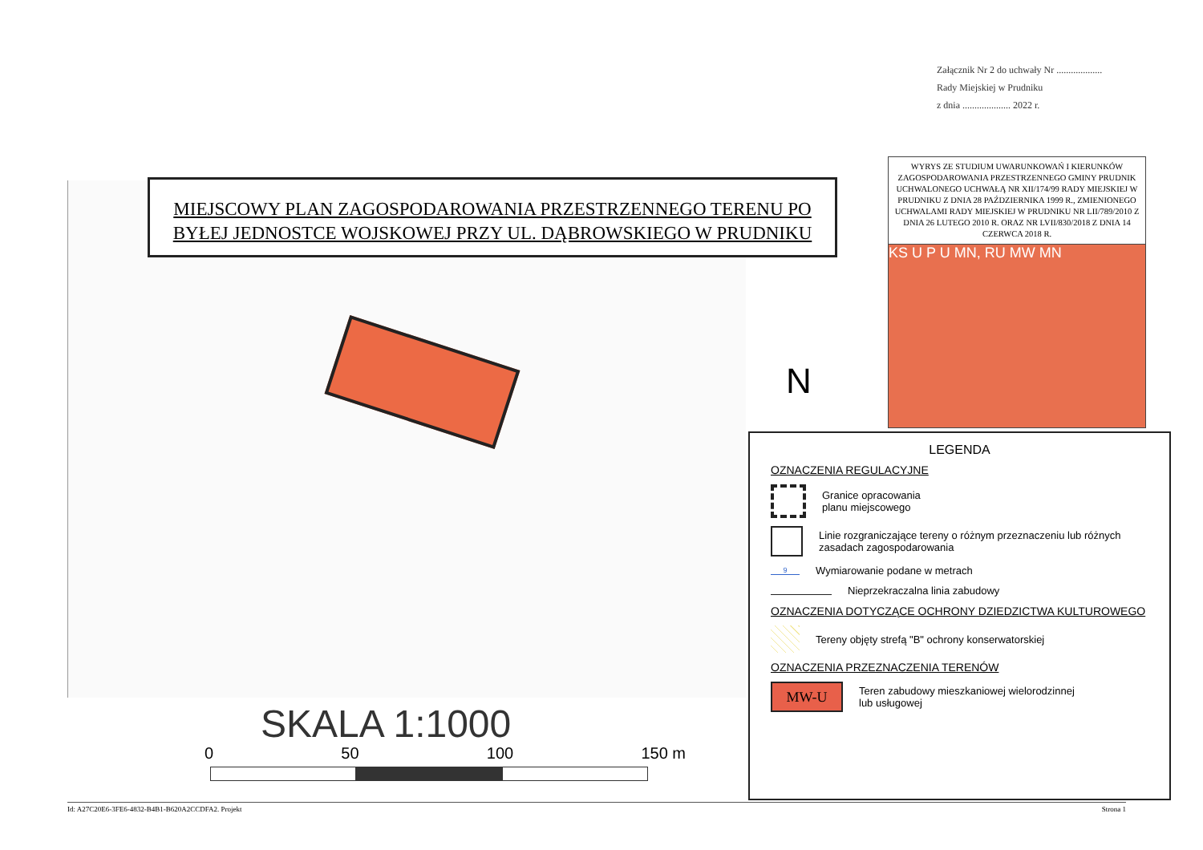Załącznik Nr 2 do uchwały Nr ...................
Rady Miejskiej w Prudniku
z dnia .................... 2022 r.
MIEJSCOWY PLAN ZAGOSPODAROWANIA PRZESTRZENNEGO TERENU PO
BYŁEJ JEDNOSTCE WOJSKOWEJ PRZY UL. DĄBROWSKIEGO W PRUDNIKU
WYRYS ZE STUDIUM UWARUNKOWAŃ I KIERUNKÓW ZAGOSPODAROWANIA PRZESTRZENNEGO GMINY PRUDNIK UCHWALONEGO UCHWAŁĄ NR XII/174/99 RADY MIEJSKIEJ W PRUDNIKU Z DNIA 28 PAŹDZIERNIKA 1999 R., ZMIENIONEGO UCHWALAMI RADY MIEJSKIEJ W PRUDNIKU NR LII/789/2010 Z DNIA 26 LUTEGO 2010 R. ORAZ NR LVII/830/2018 Z DNIA 14 CZERWCA 2018 R.
KS U P U MN, RU MW MN
N
LEGENDA
OZNACZENIA REGULACYJNE
Granice opracowania
planu miejscowego
Linie rozgraniczające tereny o różnym przeznaczeniu lub różnych zasadach zagospodarowania
9
Wymiarowanie podane w metrach
Nieprzekraczalna linia zabudowy
OZNACZENIA DOTYCZĄCE OCHRONY DZIEDZICTWA KULTUROWEGO
Tereny objęty strefą "B" ochrony konserwatorskiej
OZNACZENIA PRZEZNACZENIA TERENÓW
MW-U
Teren zabudowy mieszkaniowej wielorodzinnej
lub usługowej
SKALA 1:1000
0 50 100 150 m
Id: A27C20E6-3FE6-4832-B4B1-B620A2CCDFA2. Projekt Strona 1